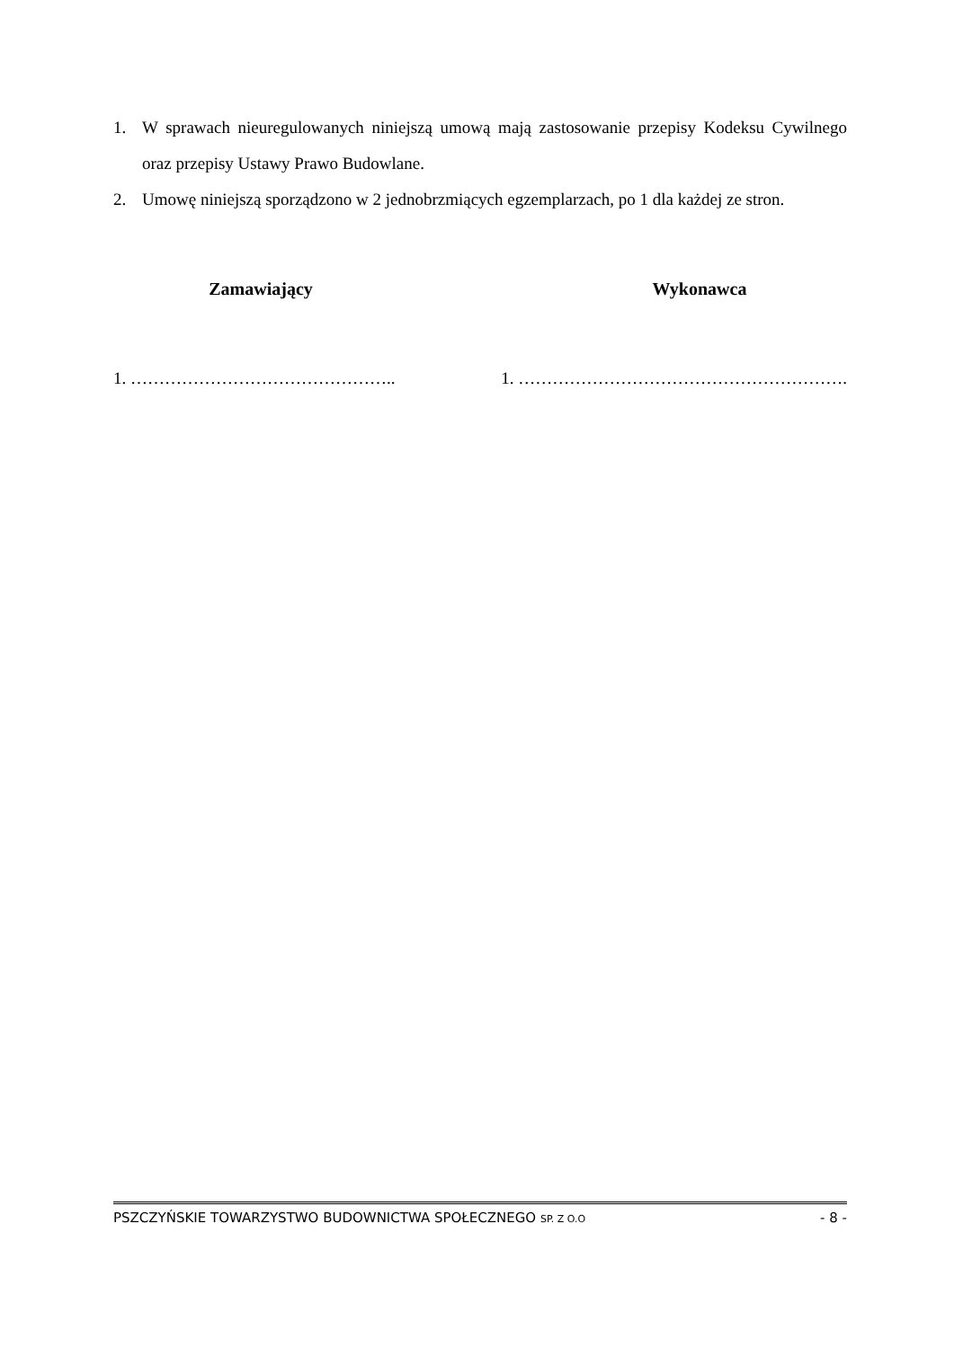1. W sprawach nieuregulowanych niniejszą umową mają zastosowanie przepisy Kodeksu Cywilnego oraz przepisy Ustawy Prawo Budowlane.
2. Umowę niniejszą sporządzono w 2 jednobrzmiących egzemplarzach, po 1 dla każdej ze stron.
Zamawiający Wykonawca
1. ……………………………………….. 1. ………………………………………………….
PSZCZYŃSKIE TOWARZYSTWO BUDOWNICTWA SPOŁECZNEGO SP. Z O.O - 8 -